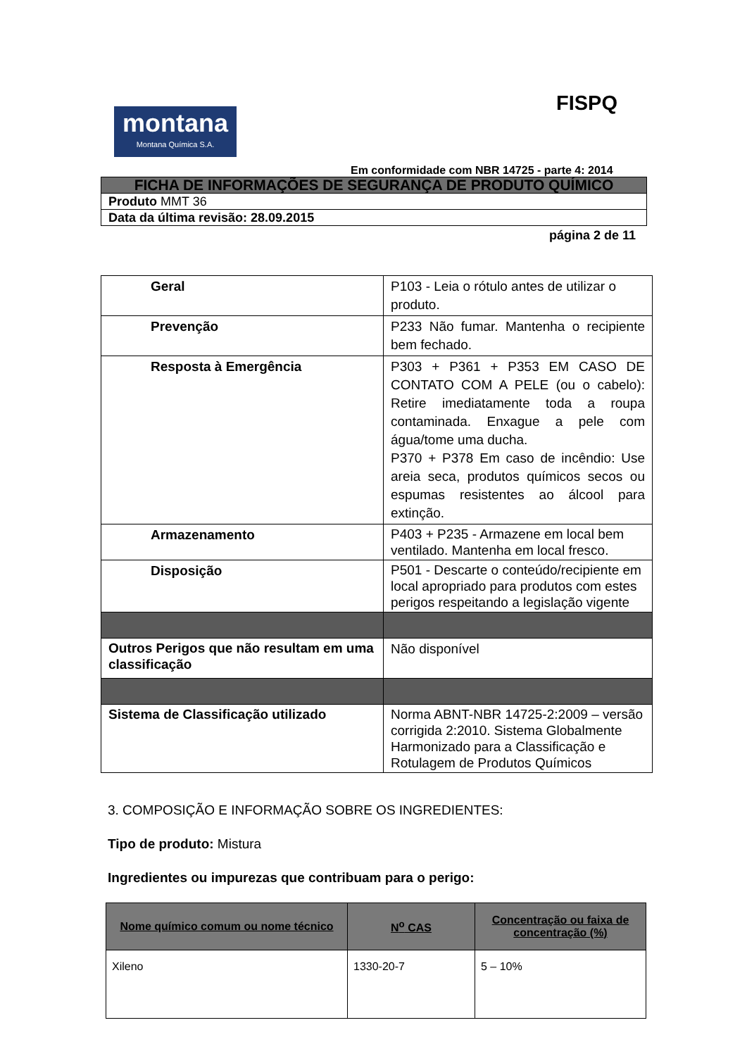FISPQ
montana
Montana Química S.A.
Em conformidade com NBR 14725 - parte 4: 2014
| FICHA DE INFORMAÇÕES DE SEGURANÇA DE PRODUTO QUÍMICO |
| Produto MMT 36 |
| Data da última revisão: 28.09.2015 |
página 2 de 11
| Geral | P103 - Leia o rótulo antes de utilizar o produto. |
| Prevenção | P233 Não fumar. Mantenha o recipiente bem fechado. |
| Resposta à Emergência | P303 + P361 + P353 EM CASO DE CONTATO COM A PELE (ou o cabelo): Retire imediatamente toda a roupa contaminada. Enxague a pele com água/tome uma ducha. P370 + P378 Em caso de incêndio: Use areia seca, produtos químicos secos ou espumas resistentes ao álcool para extinção. |
| Armazenamento | P403 + P235 - Armazene em local bem ventilado. Mantenha em local fresco. |
| Disposição | P501 - Descarte o conteúdo/recipiente em local apropriado para produtos com estes perigos respeitando a legislação vigente |
| Outros Perigos que não resultam em uma classificação | Não disponível |
| Sistema de Classificação utilizado | Norma ABNT-NBR 14725-2:2009 – versão corrigida 2:2010. Sistema Globalmente Harmonizado para a Classificação e Rotulagem de Produtos Químicos |
3. COMPOSIÇÃO E INFORMAÇÃO SOBRE OS INGREDIENTES:
Tipo de produto: Mistura
Ingredientes ou impurezas que contribuam para o perigo:
| Nome químico comum ou nome técnico | N<sup>o</sup> CAS | Concentração ou faixa de concentração (%) |
| --- | --- | --- |
| Xileno | 1330-20-7 | 5 – 10% |